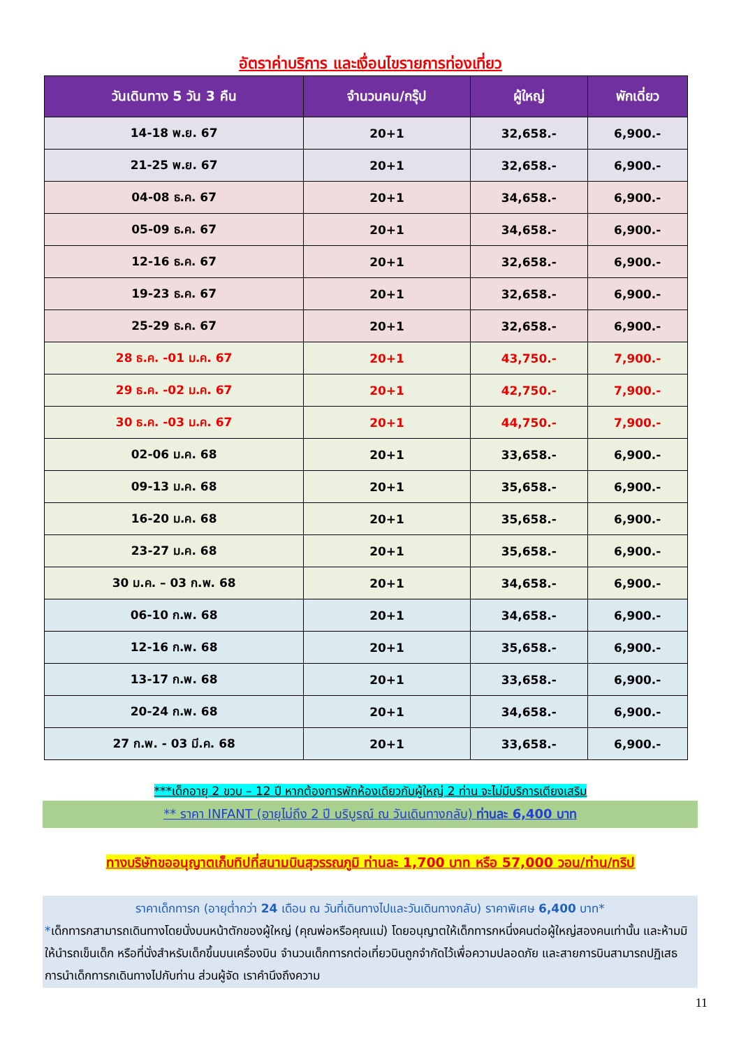อัตราค่าบริการ และเงื่อนไขรายการท่องเที่ยว
| วันเดินทาง 5 วัน 3 คืน | จำนวนคน/กรุ๊ป | ผู้ใหญ่ | พักเดี่ยว |
| --- | --- | --- | --- |
| 14-18 พ.ย. 67 | 20+1 | 32,658.- | 6,900.- |
| 21-25 พ.ย. 67 | 20+1 | 32,658.- | 6,900.- |
| 04-08 ธ.ค. 67 | 20+1 | 34,658.- | 6,900.- |
| 05-09 ธ.ค. 67 | 20+1 | 34,658.- | 6,900.- |
| 12-16 ธ.ค. 67 | 20+1 | 32,658.- | 6,900.- |
| 19-23 ธ.ค. 67 | 20+1 | 32,658.- | 6,900.- |
| 25-29 ธ.ค. 67 | 20+1 | 32,658.- | 6,900.- |
| 28 ธ.ค. -01 ม.ค. 67 | 20+1 | 43,750.- | 7,900.- |
| 29 ธ.ค. -02 ม.ค. 67 | 20+1 | 42,750.- | 7,900.- |
| 30 ธ.ค. -03 ม.ค. 67 | 20+1 | 44,750.- | 7,900.- |
| 02-06 ม.ค. 68 | 20+1 | 33,658.- | 6,900.- |
| 09-13 ม.ค. 68 | 20+1 | 35,658.- | 6,900.- |
| 16-20 ม.ค. 68 | 20+1 | 35,658.- | 6,900.- |
| 23-27 ม.ค. 68 | 20+1 | 35,658.- | 6,900.- |
| 30 ม.ค. – 03 ก.พ. 68 | 20+1 | 34,658.- | 6,900.- |
| 06-10 ก.พ. 68 | 20+1 | 34,658.- | 6,900.- |
| 12-16 ก.พ. 68 | 20+1 | 35,658.- | 6,900.- |
| 13-17 ก.พ. 68 | 20+1 | 33,658.- | 6,900.- |
| 20-24 ก.พ. 68 | 20+1 | 34,658.- | 6,900.- |
| 27 ก.พ. - 03 มี.ค. 68 | 20+1 | 33,658.- | 6,900.- |
***เด็กอายุ 2 ขวบ – 12 ปี หากต้องการพักห้องเดียวกับผู้ใหญ่ 2 ท่าน จะไม่มีบริการเตียงเสริม
** ราคา INFANT (อายุไม่ถึง 2 ปี บริบูรณ์ ณ วันเดินทางกลับ) ท่านละ 6,400 บาท
ทางบริษัทขออนุญาตเก็บทิปที่สนามบินสุวรรณภูมิ ท่านละ 1,700 บาท หรือ 57,000 วอน/ท่าน/ทริป
ราคาเด็กทารก (อายุต่ำกว่า 24 เดือน ณ วันที่เดินทางไปและวันเดินทางกลับ) ราคาพิเศษ 6,400 บาท*
*เด็กทารกสามารถเดินทางโดยนั่งบนหน้าตักของผู้ใหญ่ (คุณพ่อหรือคุณแม่) โดยอนุญาตให้เด็กทารกหนึ่งคนต่อผู้ใหญ่สองคนเท่านั้น และห้ามมิให้นำรถเข็นเด็ก หรือที่นั่งสำหรับเด็กขึ้นบนเครื่องบิน จำนวนเด็กทารกต่อเที่ยวบินถูกจำกัดไว้เพื่อความปลอดภัย และสายการบินสามารถปฏิเสธการนำเด็กทารกเดินทางไปกับท่าน ส่วนผู้จัด เราคำนึงถึงความ
11